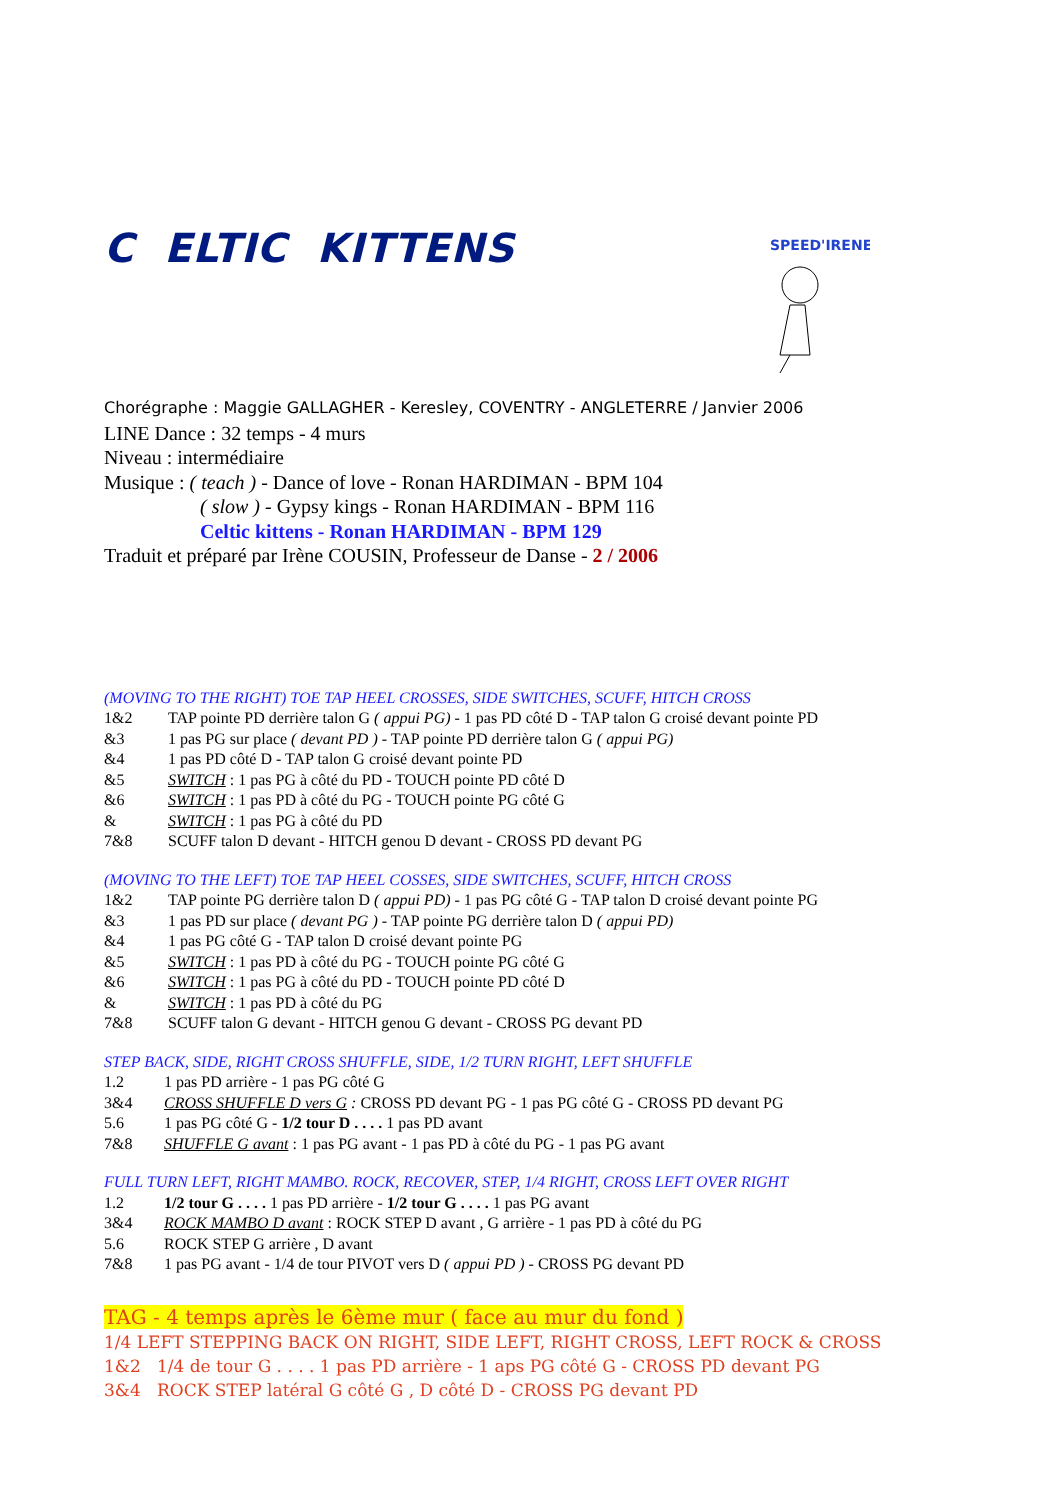C ELTIC KITTENS
SPEED'IRENE
Chorégraphe : Maggie GALLAGHER - Keresley, COVENTRY - ANGLETERRE / Janvier 2006
LINE Dance : 32 temps - 4 murs
Niveau : intermédiaire
Musique : ( teach ) - Dance of love - Ronan HARDIMAN - BPM 104
( slow ) - Gypsy kings - Ronan HARDIMAN - BPM 116
Celtic kittens - Ronan HARDIMAN - BPM 129
Traduit et préparé par Irène COUSIN, Professeur de Danse - 2 / 2006
(MOVING TO THE RIGHT) TOE TAP HEEL CROSSES, SIDE SWITCHES, SCUFF, HITCH CROSS
1&2 TAP pointe PD derrière talon G ( appui PG) - 1 pas PD côté D - TAP talon G croisé devant pointe PD
&3 1 pas PG sur place ( devant PD ) - TAP pointe PD derrière talon G ( appui PG)
&4 1 pas PD côté D - TAP talon G croisé devant pointe PD
&5 SWITCH : 1 pas PG à côté du PD - TOUCH pointe PD côté D
&6 SWITCH : 1 pas PD à côté du PG - TOUCH pointe PG côté G
& SWITCH : 1 pas PG à côté du PD
7&8 SCUFF talon D devant - HITCH genou D devant - CROSS PD devant PG
(MOVING TO THE LEFT) TOE TAP HEEL COSSES, SIDE SWITCHES, SCUFF, HITCH CROSS
1&2 TAP pointe PG derrière talon D ( appui PD) - 1 pas PG côté G - TAP talon D croisé devant pointe PG
&3 1 pas PD sur place ( devant PG ) - TAP pointe PG derrière talon D ( appui PD)
&4 1 pas PG côté G - TAP talon D croisé devant pointe PG
&5 SWITCH : 1 pas PD à côté du PG - TOUCH pointe PG côté G
&6 SWITCH : 1 pas PG à côté du PD - TOUCH pointe PD côté D
& SWITCH : 1 pas PD à côté du PG
7&8 SCUFF talon G devant - HITCH genou G devant - CROSS PG devant PD
STEP BACK, SIDE, RIGHT CROSS SHUFFLE, SIDE, 1/2 TURN RIGHT, LEFT SHUFFLE
1.2 1 pas PD arrière - 1 pas PG côté G
3&4 CROSS SHUFFLE D vers G : CROSS PD devant PG - 1 pas PG côté G - CROSS PD devant PG
5.6 1 pas PG côté G - 1/2 tour D . . . . 1 pas PD avant
7&8 SHUFFLE G avant : 1 pas PG avant - 1 pas PD à côté du PG - 1 pas PG avant
FULL TURN LEFT, RIGHT MAMBO. ROCK, RECOVER, STEP, 1/4 RIGHT, CROSS LEFT OVER RIGHT
1.2 1/2 tour G . . . . 1 pas PD arrière - 1/2 tour G . . . . 1 pas PG avant
3&4 ROCK MAMBO D avant : ROCK STEP D avant , G arrière - 1 pas PD à côté du PG
5.6 ROCK STEP G arrière , D avant
7&8 1 pas PG avant - 1/4 de tour PIVOT vers D ( appui PD ) - CROSS PG devant PD
TAG - 4 temps après le 6ème mur ( face au mur du fond )
1/4 LEFT STEPPING BACK ON RIGHT, SIDE LEFT, RIGHT CROSS, LEFT ROCK & CROSS
1&2 1/4 de tour G . . . . 1 pas PD arrière - 1 aps PG côté G - CROSS PD devant PG
3&4 ROCK STEP latéral G côté G , D côté D - CROSS PG devant PD